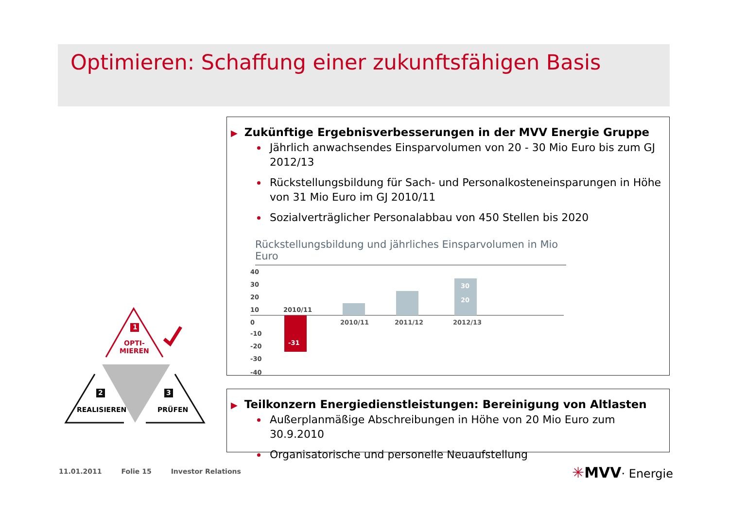Optimieren: Schaffung einer zukunftsfähigen Basis
▶ Zukünftige Ergebnisverbesserungen in der MVV Energie Gruppe
Jährlich anwachsendes Einsparvolumen von 20 - 30 Mio Euro bis zum GJ 2012/13
Rückstellungsbildung für Sach- und Personalkosteneinsparungen in Höhe von 31 Mio Euro im GJ 2010/11
Sozialverträglicher Personalabbau von 450 Stellen bis 2020
Rückstellungsbildung und jährliches Einsparvolumen in Mio Euro
40
30
20
10
0
-10
-20
-30
-40
-31
2010/11
30
20
2010/11
2011/12
2012/13
▶ Teilkonzern Energiedienstleistungen: Bereinigung von Altlasten
Außerplanmäßige Abschreibungen in Höhe von 20 Mio Euro zum 30.9.2010
Organisatorische und personelle Neuaufstellung
1
2 3
OPTI-
MIEREN
REALISIEREN PRÜFEN
11.01.2011 Folie 15 Investor Relations
✳MVV· Energie